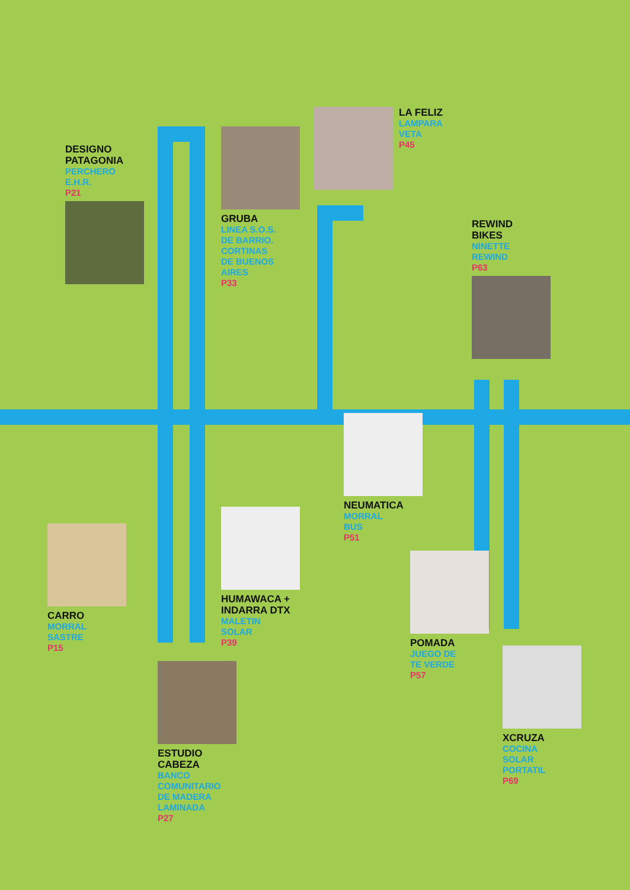DESIGNO
PATAGONIA
PERCHERO
E.H.R.
P21
GRUBA
LINEA S.O.S.
DE BARRIO.
CORTINAS
DE BUENOS
AIRES
P33
LA FELIZ
LAMPARA
VETA
P45
REWIND
BIKES
NINETTE
REWIND
P63
NEUMATICA
MORRAL
BUS
P51
CARRO
MORRAL
SASTRE
P15
HUMAWACA +
INDARRA DTX
MALETIN
SOLAR
P39
POMADA
JUEGO DE
TE VERDE
P57
ESTUDIO
CABEZA
BANCO
COMUNITARIO
DE MADERA
LAMINADA
P27
XCRUZA
COCINA
SOLAR
PORTATIL
P69